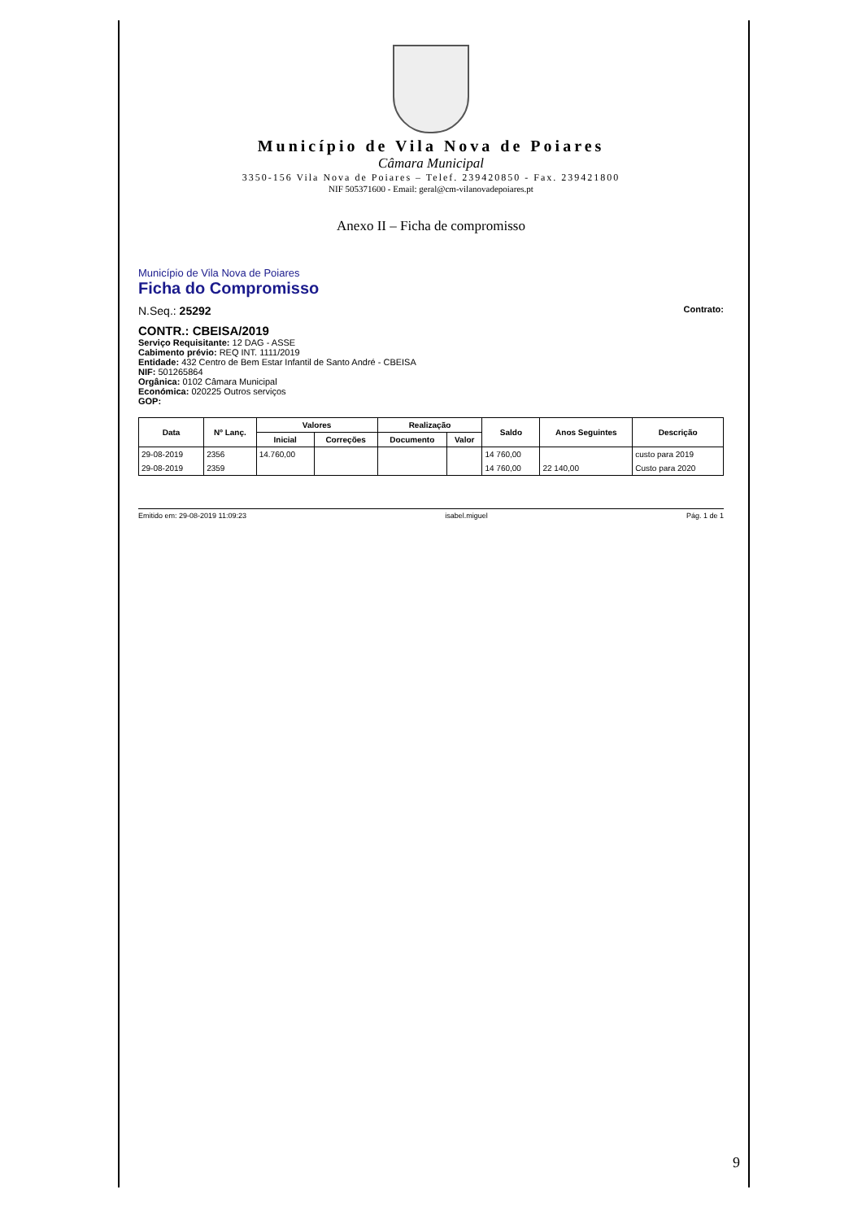Município de Vila Nova de Poiares
Câmara Municipal
3350-156 Vila Nova de Poiares – Telef. 239420850 - Fax. 239421800
NIF 505371600 - Email: geral@cm-vilanovadepoiares.pt
Anexo II – Ficha de compromisso
Município de Vila Nova de Poiares
Ficha do Compromisso
N.Seq.: 25292 Contrato:
CONTR.: CBEISA/2019
Serviço Requisitante: 12 DAG - ASSE
Cabimento prévio: REQ INT. 1111/2019
Entidade: 432 Centro de Bem Estar Infantil de Santo André - CBEISA
NIF: 501265864
Orgânica: 0102 Câmara Municipal
Económica: 020225 Outros serviços
GOP:
| Data | Nº Lanç. | Valores | | Realização | | Saldo | Anos Seguintes | Descrição |
| --- | --- | --- | --- | --- | --- | --- | --- | --- |
| | | Inicial | Correções | Documento | Valor | | | |
| 29-08-2019 | 2356 | 14.760,00 | | | | 14 760,00 | | custo para 2019 |
| 29-08-2019 | 2359 | | | | | 14 760,00 | 22 140,00 | Custo para 2020 |
Emitido em: 29-08-2019 11:09:23 isabel.miguel Pág. 1 de 1
9